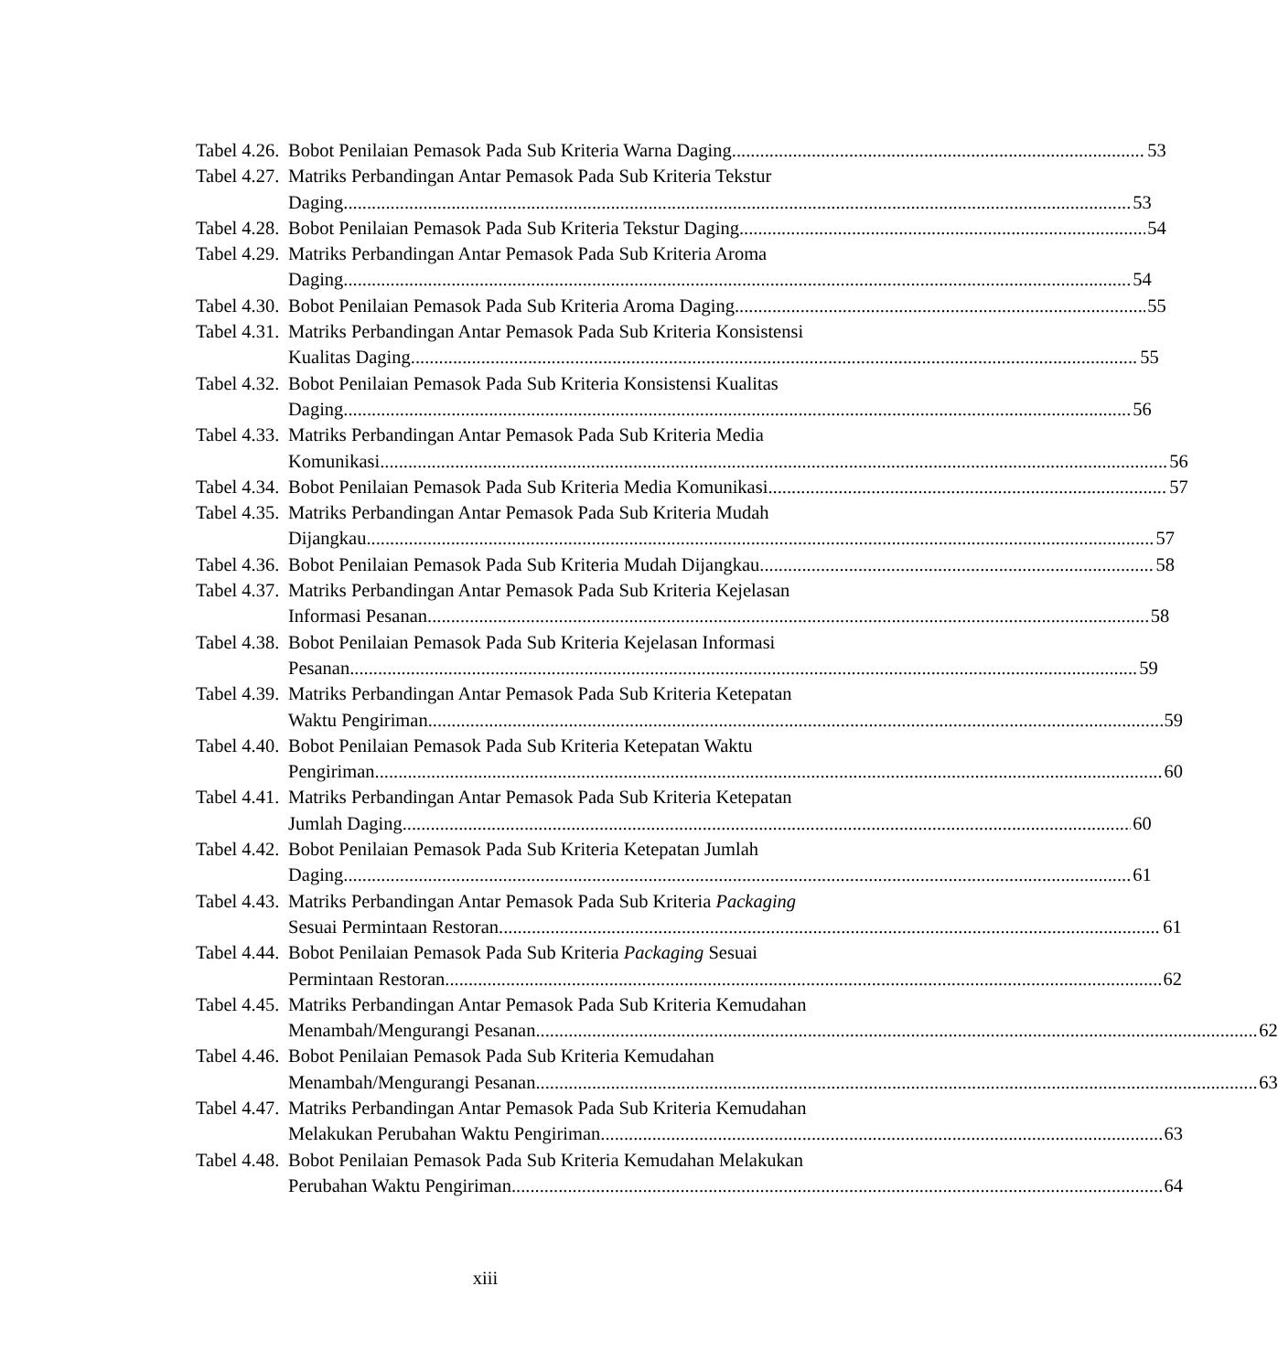Tabel 4.26. Bobot Penilaian Pemasok Pada Sub Kriteria Warna Daging 53
Tabel 4.27. Matriks Perbandingan Antar Pemasok Pada Sub Kriteria Tekstur
Daging 53
Tabel 4.28. Bobot Penilaian Pemasok Pada Sub Kriteria Tekstur Daging 54
Tabel 4.29. Matriks Perbandingan Antar Pemasok Pada Sub Kriteria Aroma
Daging 54
Tabel 4.30. Bobot Penilaian Pemasok Pada Sub Kriteria Aroma Daging 55
Tabel 4.31. Matriks Perbandingan Antar Pemasok Pada Sub Kriteria Konsistensi
Kualitas Daging 55
Tabel 4.32. Bobot Penilaian Pemasok Pada Sub Kriteria Konsistensi Kualitas
Daging 56
Tabel 4.33. Matriks Perbandingan Antar Pemasok Pada Sub Kriteria Media
Komunikasi 56
Tabel 4.34. Bobot Penilaian Pemasok Pada Sub Kriteria Media Komunikasi 57
Tabel 4.35. Matriks Perbandingan Antar Pemasok Pada Sub Kriteria Mudah
Dijangkau 57
Tabel 4.36. Bobot Penilaian Pemasok Pada Sub Kriteria Mudah Dijangkau 58
Tabel 4.37. Matriks Perbandingan Antar Pemasok Pada Sub Kriteria Kejelasan
Informasi Pesanan 58
Tabel 4.38. Bobot Penilaian Pemasok Pada Sub Kriteria Kejelasan Informasi
Pesanan 59
Tabel 4.39. Matriks Perbandingan Antar Pemasok Pada Sub Kriteria Ketepatan
Waktu Pengiriman 59
Tabel 4.40. Bobot Penilaian Pemasok Pada Sub Kriteria Ketepatan Waktu
Pengiriman 60
Tabel 4.41. Matriks Perbandingan Antar Pemasok Pada Sub Kriteria Ketepatan
Jumlah Daging 60
Tabel 4.42. Bobot Penilaian Pemasok Pada Sub Kriteria Ketepatan Jumlah
Daging 61
Tabel 4.43. Matriks Perbandingan Antar Pemasok Pada Sub Kriteria Packaging
Sesuai Permintaan Restoran 61
Tabel 4.44. Bobot Penilaian Pemasok Pada Sub Kriteria Packaging Sesuai
Permintaan Restoran 62
Tabel 4.45. Matriks Perbandingan Antar Pemasok Pada Sub Kriteria Kemudahan
Menambah/Mengurangi Pesanan 62
Tabel 4.46. Bobot Penilaian Pemasok Pada Sub Kriteria Kemudahan
Menambah/Mengurangi Pesanan 63
Tabel 4.47. Matriks Perbandingan Antar Pemasok Pada Sub Kriteria Kemudahan
Melakukan Perubahan Waktu Pengiriman 63
Tabel 4.48. Bobot Penilaian Pemasok Pada Sub Kriteria Kemudahan Melakukan
Perubahan Waktu Pengiriman 64
xiii